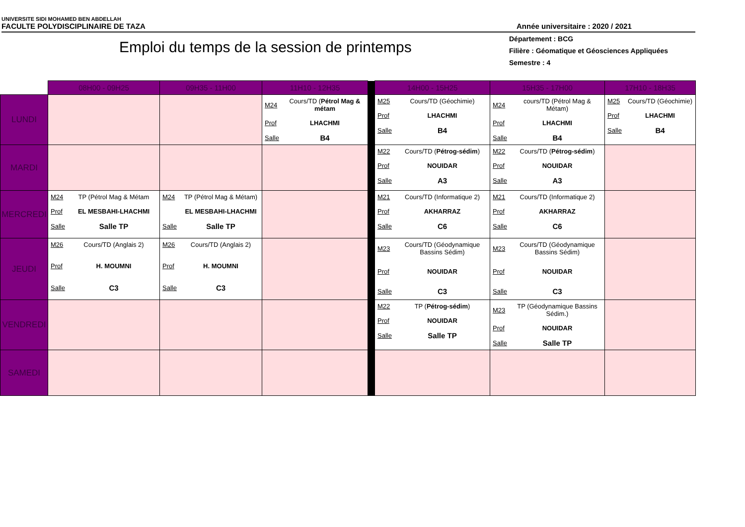UNIVERSITE SIDI MOHAMED BEN ABDELLAH
FACULTE POLYDISCIPLINAIRE DE TAZA Année universitaire : 2020 / 2021
Département : BCG
Filière : Géomatique et Géosciences Appliquées
Semestre : 4
Emploi du temps de la session de printemps
| | 08H00 - 09H25 | 09H35 - 11H00 | 11H10 - 12H35 | | 14H00 - 15H25 | 15H35 - 17H00 | 17H10 - 18H35 |
| LUNDI | | | M24 Cours/TD ( Pétrol Mag & métam Prof LHACHMI Salle B4 | | M25 Cours/TD (Géochimie) Prof LHACHMI Salle B4 | M24 cours/TD (Pétrol Mag & Métam) Prof LHACHMI Salle B4 | M25 Cours/TD (Géochimie) Prof LHACHMI Salle B4 |
| MARDI | | | | | M22 Cours/TD ( Pétrog-sédim ) Prof NOUIDAR Salle A3 | M22 Cours/TD ( Pétrog-sédim ) Prof NOUIDAR Salle A3 | |
| MERCREDI | M24 TP (Pétrol Mag & Métam Prof EL MESBAHI-LHACHMI Salle Salle TP | M24 TP (Pétrol Mag & Métam) EL MESBAHI-LHACHMI Salle Salle TP | | | M21 Cours/TD (Informatique 2) Prof AKHARRAZ Salle C6 | M21 Cours/TD (Informatique 2) Prof AKHARRAZ Salle C6 | |
| JEUDI | M26 Cours/TD (Anglais 2) Prof H. MOUMNI Salle C3 | M26 Cours/TD (Anglais 2) Prof H. MOUMNI Salle C3 | | | M23 Cours/TD (Géodynamique Bassins Sédim) Prof NOUIDAR Salle C3 | M23 Cours/TD (Géodynamique Bassins Sédim) Prof NOUIDAR Salle C3 | |
| VENDREDI | | | | | M22 TP ( Pétrog-sédim ) Prof NOUIDAR Salle Salle TP | M23 TP (Géodynamique Bassins Sédim.) Prof NOUIDAR Salle Salle TP | |
| SAMEDI | | | | | | | |